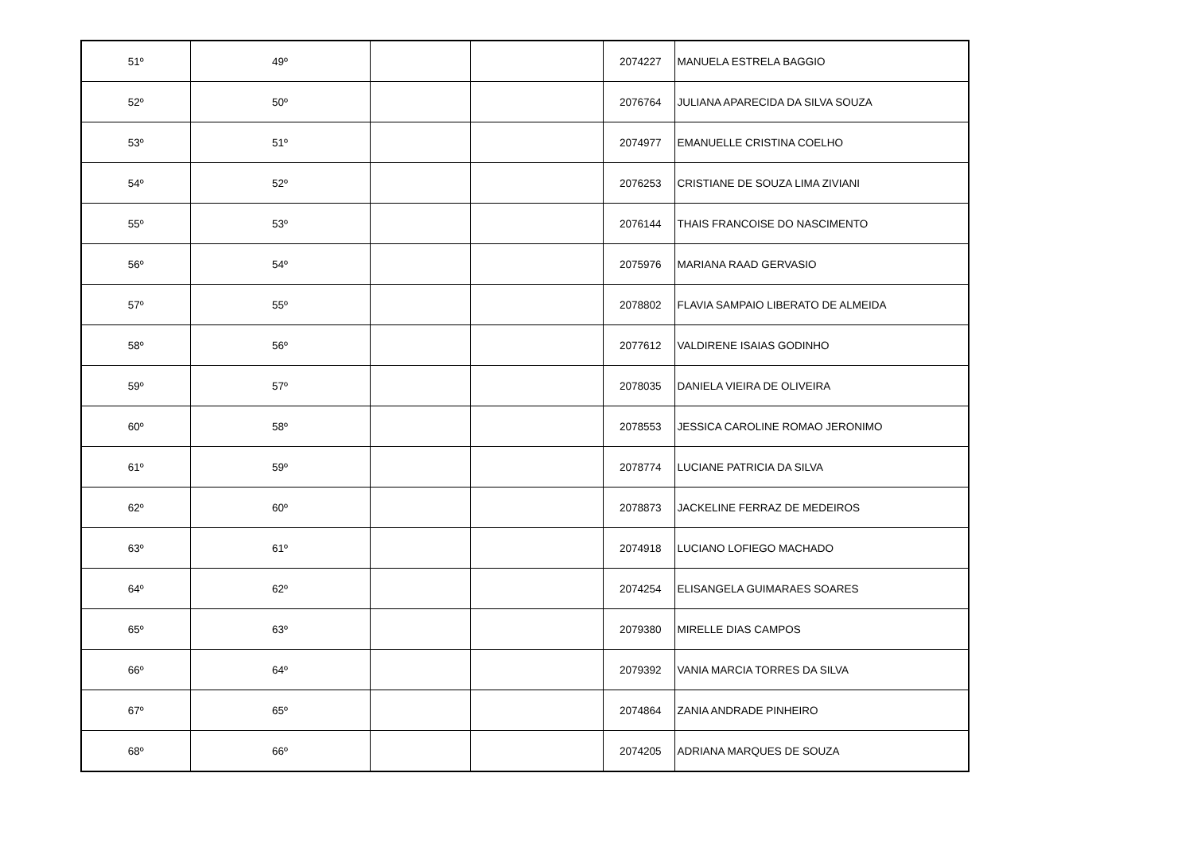| 51º | 49º | | | 2074227 | MANUELA ESTRELA BAGGIO |
| 52º | 50º | | | 2076764 | JULIANA APARECIDA DA SILVA SOUZA |
| 53º | 51º | | | 2074977 | EMANUELLE CRISTINA COELHO |
| 54º | 52º | | | 2076253 | CRISTIANE DE SOUZA LIMA ZIVIANI |
| 55º | 53º | | | 2076144 | THAIS FRANCOISE DO NASCIMENTO |
| 56º | 54º | | | 2075976 | MARIANA RAAD GERVASIO |
| 57º | 55º | | | 2078802 | FLAVIA SAMPAIO LIBERATO DE ALMEIDA |
| 58º | 56º | | | 2077612 | VALDIRENE ISAIAS GODINHO |
| 59º | 57º | | | 2078035 | DANIELA VIEIRA DE OLIVEIRA |
| 60º | 58º | | | 2078553 | JESSICA CAROLINE ROMAO JERONIMO |
| 61º | 59º | | | 2078774 | LUCIANE PATRICIA DA SILVA |
| 62º | 60º | | | 2078873 | JACKELINE FERRAZ DE MEDEIROS |
| 63º | 61º | | | 2074918 | LUCIANO LOFIEGO MACHADO |
| 64º | 62º | | | 2074254 | ELISANGELA GUIMARAES SOARES |
| 65º | 63º | | | 2079380 | MIRELLE DIAS CAMPOS |
| 66º | 64º | | | 2079392 | VANIA MARCIA TORRES DA SILVA |
| 67º | 65º | | | 2074864 | ZANIA ANDRADE PINHEIRO |
| 68º | 66º | | | 2074205 | ADRIANA MARQUES DE SOUZA |